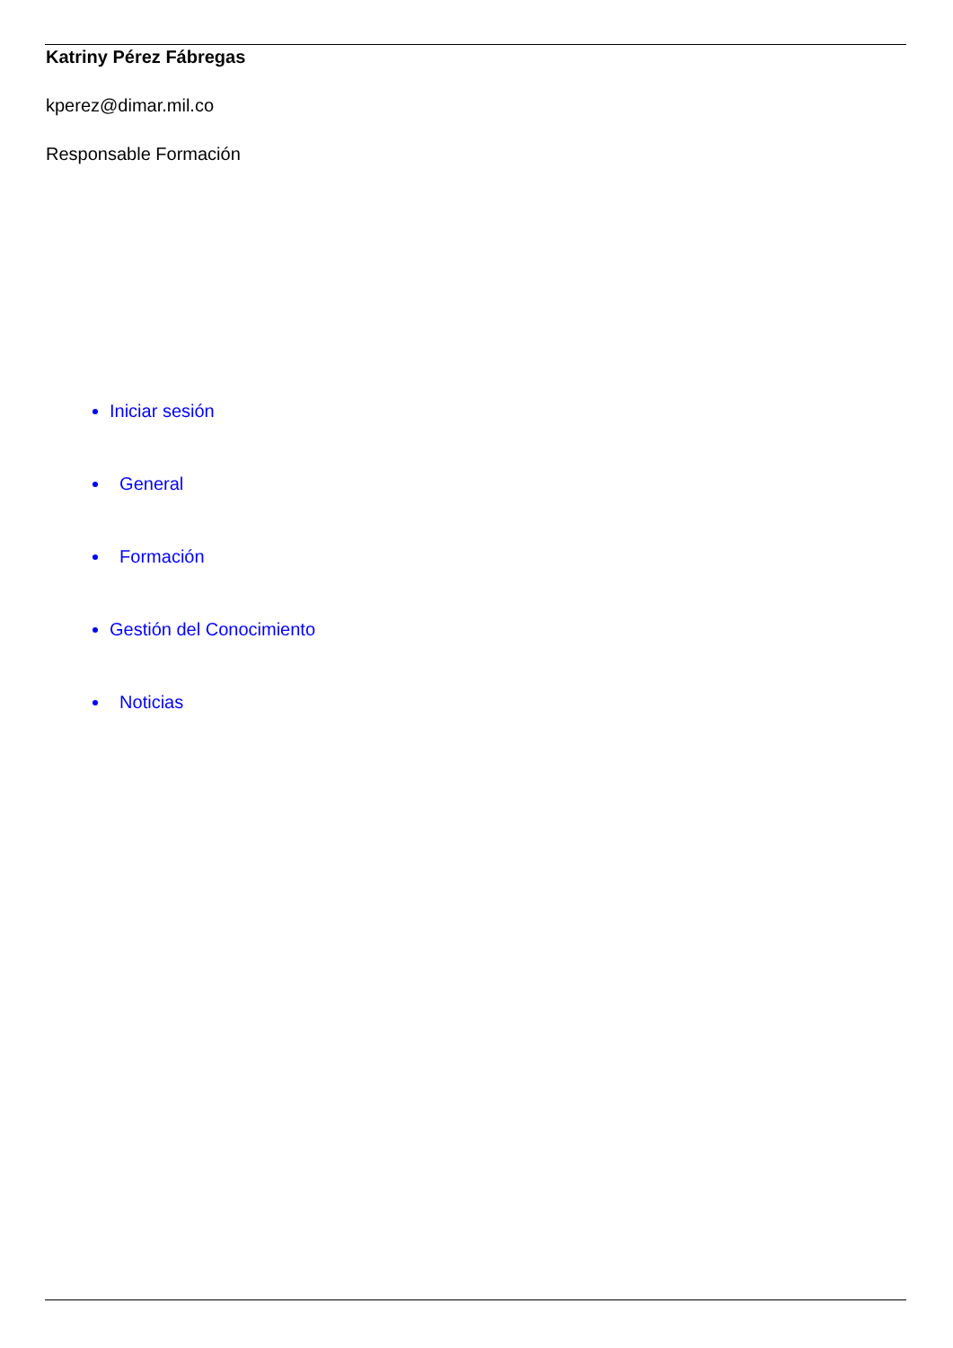Katriny Pérez Fábregas
kperez@dimar.mil.co
Responsable Formación
Iniciar sesión
General
Formación
Gestión del Conocimiento
Noticias